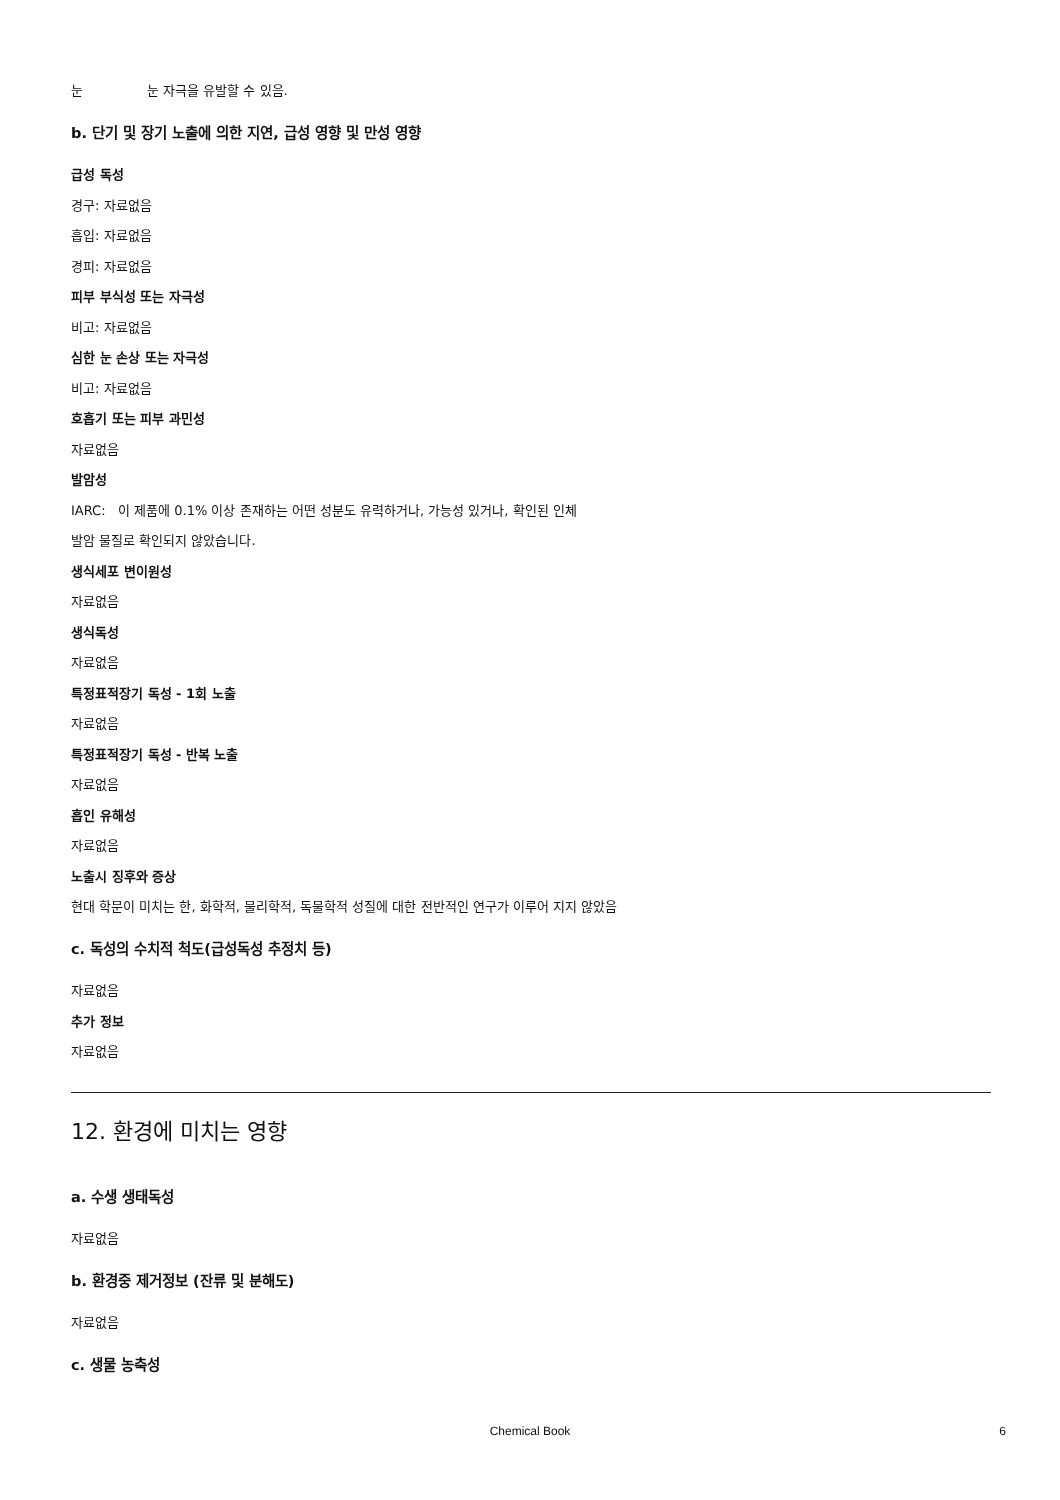눈 눈 자극을 유발할 수 있음.
b. 단기 및 장기 노출에 의한 지연, 급성 영향 및 만성 영향
급성 독성
경구: 자료없음
흡입: 자료없음
경피: 자료없음
피부 부식성 또는 자극성
비고: 자료없음
심한 눈 손상 또는 자극성
비고: 자료없음
호흡기 또는 피부 과민성
자료없음
발암성
IARC: 이 제품에 0.1% 이상 존재하는 어떤 성분도 유력하거나, 가능성 있거나, 확인된 인체
발암 물질로 확인되지 않았습니다.
생식세포 변이원성
자료없음
생식독성
자료없음
특정표적장기 독성 - 1회 노출
자료없음
특정표적장기 독성 - 반복 노출
자료없음
흡인 유해성
자료없음
노출시 징후와 증상
현대 학문이 미치는 한, 화학적, 물리학적, 독물학적 성질에 대한 전반적인 연구가 이루어 지지 않았음
c. 독성의 수치적 척도(급성독성 추정치 등)
자료없음
추가 정보
자료없음
12. 환경에 미치는 영향
a. 수생 생태독성
자료없음
b. 환경중 제거정보 (잔류 및 분해도)
자료없음
c. 생물 농축성
Chemical Book
6